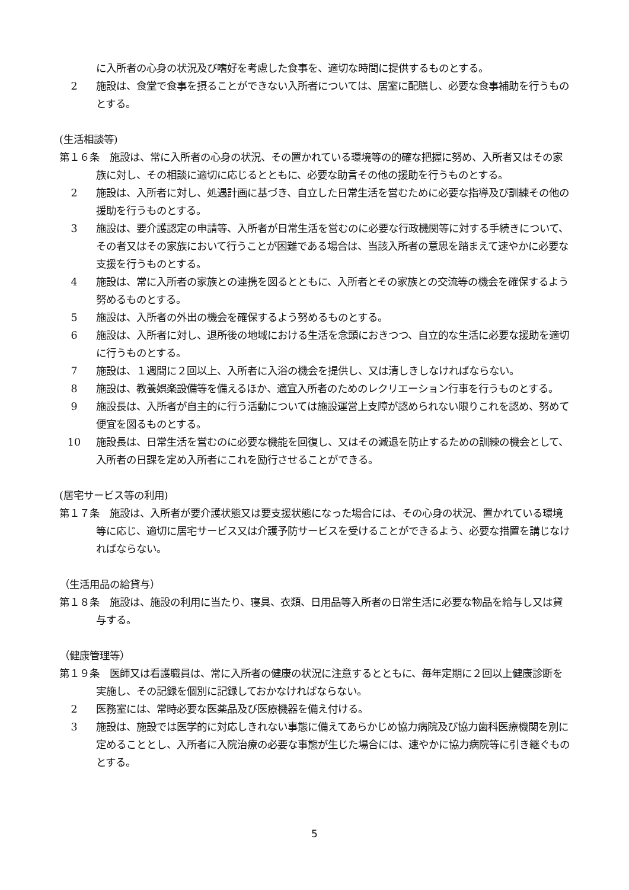に入所者の心身の状況及び嗜好を考慮した食事を、適切な時間に提供するものとする。
2 施設は、食堂で食事を摂ることができない入所者については、居室に配膳し、必要な食事補助を行うものとする。
(生活相談等)
第１６条　施設は、常に入所者の心身の状況、その置かれている環境等の的確な把握に努め、入所者又はその家族に対し、その相談に適切に応じるとともに、必要な助言その他の援助を行うものとする。
2 施設は、入所者に対し、処遇計画に基づき、自立した日常生活を営むために必要な指導及び訓練その他の援助を行うものとする。
3 施設は、要介護認定の申請等、入所者が日常生活を営むのに必要な行政機関等に対する手続きについて、その者又はその家族において行うことが困難である場合は、当該入所者の意思を踏まえて速やかに必要な支援を行うものとする。
4 施設は、常に入所者の家族との連携を図るとともに、入所者とその家族との交流等の機会を確保するよう努めるものとする。
5 施設は、入所者の外出の機会を確保するよう努めるものとする。
6 施設は、入所者に対し、退所後の地域における生活を念頭におきつつ、自立的な生活に必要な援助を適切に行うものとする。
7 施設は、１週間に２回以上、入所者に入浴の機会を提供し、又は清しきしなければならない。
8 施設は、教養娯楽設備等を備えるほか、適宜入所者のためのレクリエーション行事を行うものとする。
9 施設長は、入所者が自主的に行う活動については施設運営上支障が認められない限りこれを認め、努めて便宜を図るものとする。
10 施設長は、日常生活を営むのに必要な機能を回復し、又はその減退を防止するための訓練の機会として、入所者の日課を定め入所者にこれを励行させることができる。
(居宅サービス等の利用)
第１７条　施設は、入所者が要介護状態又は要支援状態になった場合には、その心身の状況、置かれている環境等に応じ、適切に居宅サービス又は介護予防サービスを受けることができるよう、必要な措置を講じなければならない。
（生活用品の給貸与）
第１８条　施設は、施設の利用に当たり、寝具、衣類、日用品等入所者の日常生活に必要な物品を給与し又は貸与する。
（健康管理等）
第１９条　医師又は看護職員は、常に入所者の健康の状況に注意するとともに、毎年定期に２回以上健康診断を実施し、その記録を個別に記録しておかなければならない。
2 医務室には、常時必要な医薬品及び医療機器を備え付ける。
3 施設は、施設では医学的に対応しきれない事態に備えてあらかじめ協力病院及び協力歯科医療機関を別に定めることとし、入所者に入院治療の必要な事態が生じた場合には、速やかに協力病院等に引き継ぐものとする。
5